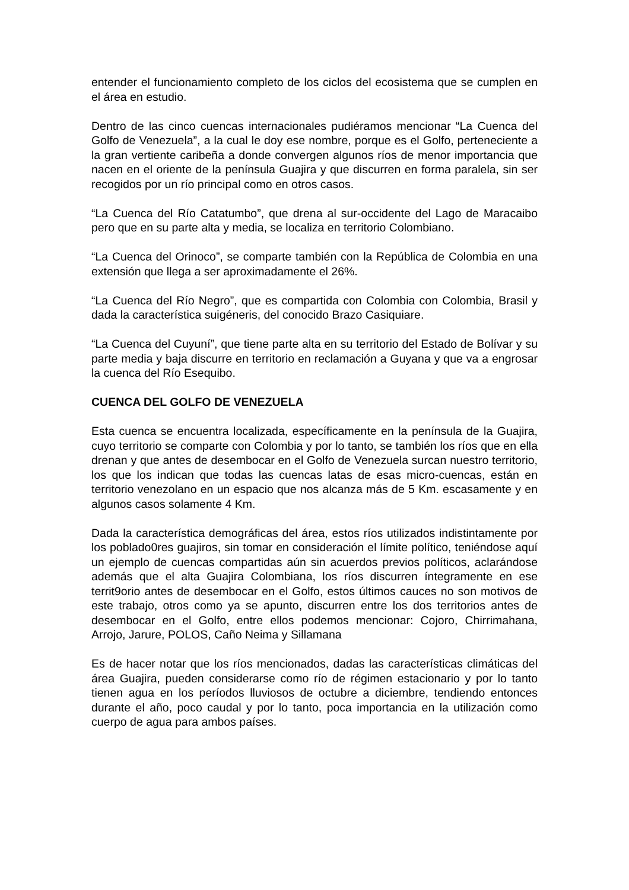entender el funcionamiento completo de los ciclos del ecosistema que se cumplen en el área en estudio.
Dentro de las cinco cuencas internacionales pudiéramos mencionar “La Cuenca del Golfo de Venezuela”, a la cual le doy ese nombre, porque es el Golfo, perteneciente a la gran vertiente caribeña a donde convergen algunos ríos de menor importancia que nacen en el oriente de la península Guajira y que discurren en forma paralela, sin ser recogidos por un río principal como en otros casos.
“La Cuenca del Río Catatumbo”, que drena al sur-occidente del Lago de Maracaibo pero que en su parte alta y media, se localiza en territorio Colombiano.
“La Cuenca del Orinoco”, se comparte también con la República de Colombia en una extensión que llega a ser aproximadamente el 26%.
“La Cuenca del Río Negro”, que es compartida con Colombia con Colombia, Brasil y dada la característica suigéneris, del conocido Brazo Casiquiare.
“La Cuenca del Cuyuní”, que tiene parte alta en su territorio del Estado de Bolívar y su parte media y baja discurre en territorio en reclamación a Guyana y que va a engrosar la cuenca del Río Esequibo.
CUENCA DEL GOLFO DE VENEZUELA
Esta cuenca se encuentra localizada, específicamente en la península de la Guajira, cuyo territorio se comparte con Colombia y por lo tanto, se también los ríos que en ella drenan y que antes de desembocar en el Golfo de Venezuela surcan nuestro territorio, los que los indican que todas las cuencas latas de esas micro-cuencas, están en territorio venezolano en un espacio que nos alcanza más de 5 Km. escasamente y en algunos casos solamente 4 Km.
Dada la característica demográficas del área, estos ríos utilizados indistintamente por los poblado0res guajiros, sin tomar en consideración el límite político, teniéndose aquí un ejemplo de cuencas compartidas aún sin acuerdos previos políticos, aclarándose además que el alta Guajira Colombiana, los ríos discurren íntegramente en ese territ9orio antes de desembocar en el Golfo, estos últimos cauces no son motivos de este trabajo, otros como ya se apunto, discurren entre los dos territorios antes de desembocar en el Golfo, entre ellos podemos mencionar: Cojoro, Chirrimahana, Arrojo, Jarure, POLOS, Caño Neima y Sillamana
Es de hacer notar que los ríos mencionados, dadas las características climáticas del área Guajira, pueden considerarse como río de régimen estacionario y por lo tanto tienen agua en los períodos lluviosos de octubre a diciembre, tendiendo entonces durante el año, poco caudal y por lo tanto, poca importancia en la utilización como cuerpo de agua para ambos países.